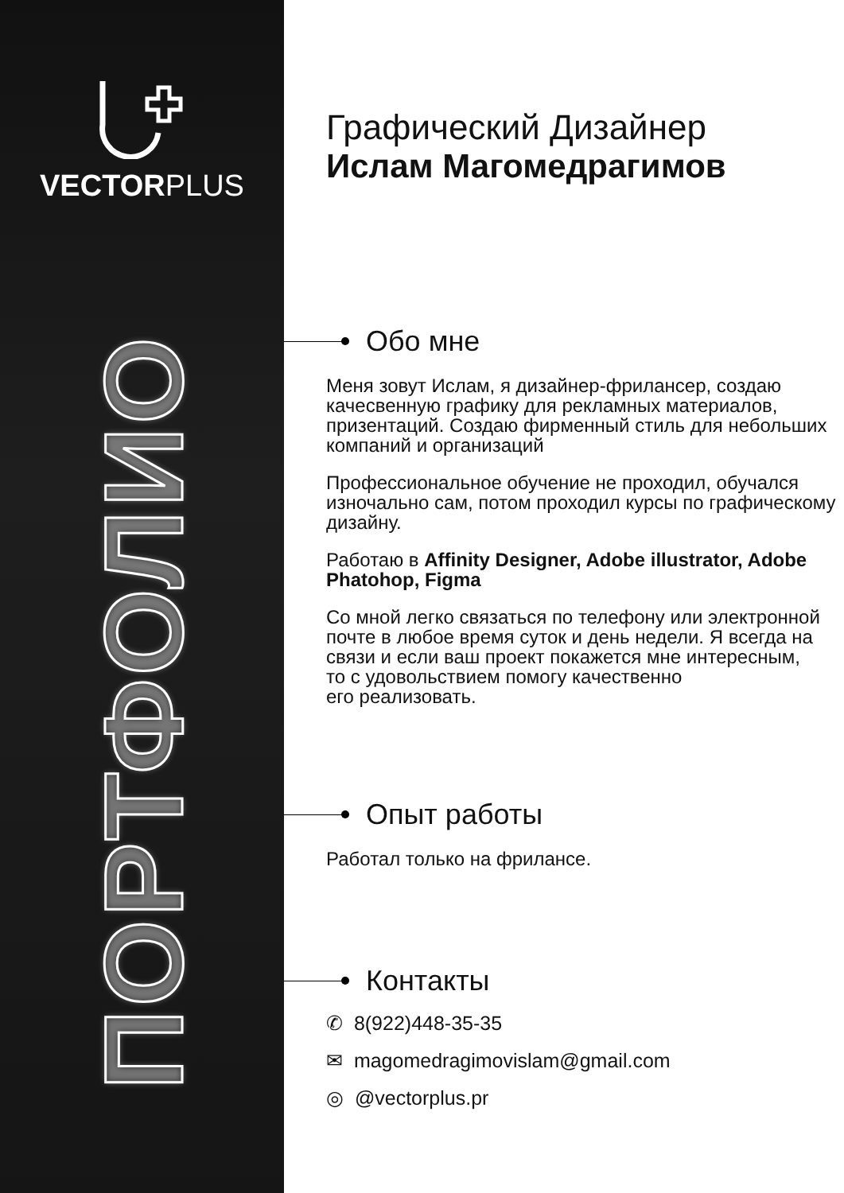VECTORPLUS
ПОРТФОЛИО
Графический Дизайнер
Ислам Магомедрагимов
Обо мне
Меня зовут Ислам, я дизайнер-фрилансер, создаю качесвенную графику для рекламных материалов, призентаций. Создаю фирменный стиль для небольших компаний и организаций
Профессиональное обучение не проходил, обучался изночально сам, потом проходил курсы по графическому дизайну.
Работаю в Affinity Designer, Adobe illustrator, Adobe Phatohop, Figma
Со мной легко связаться по телефону или электронной почте в любое время суток и день недели. Я всегда на связи и если ваш проект покажется мне интересным,
то с удовольствием помогу качественно
его реализовать.
Опыт работы
Работал только на фрилансе.
Контакты
✆ 8(922)448-35-35
✉ magomedragimovislam@gmail.com
◎ @vectorplus.pr